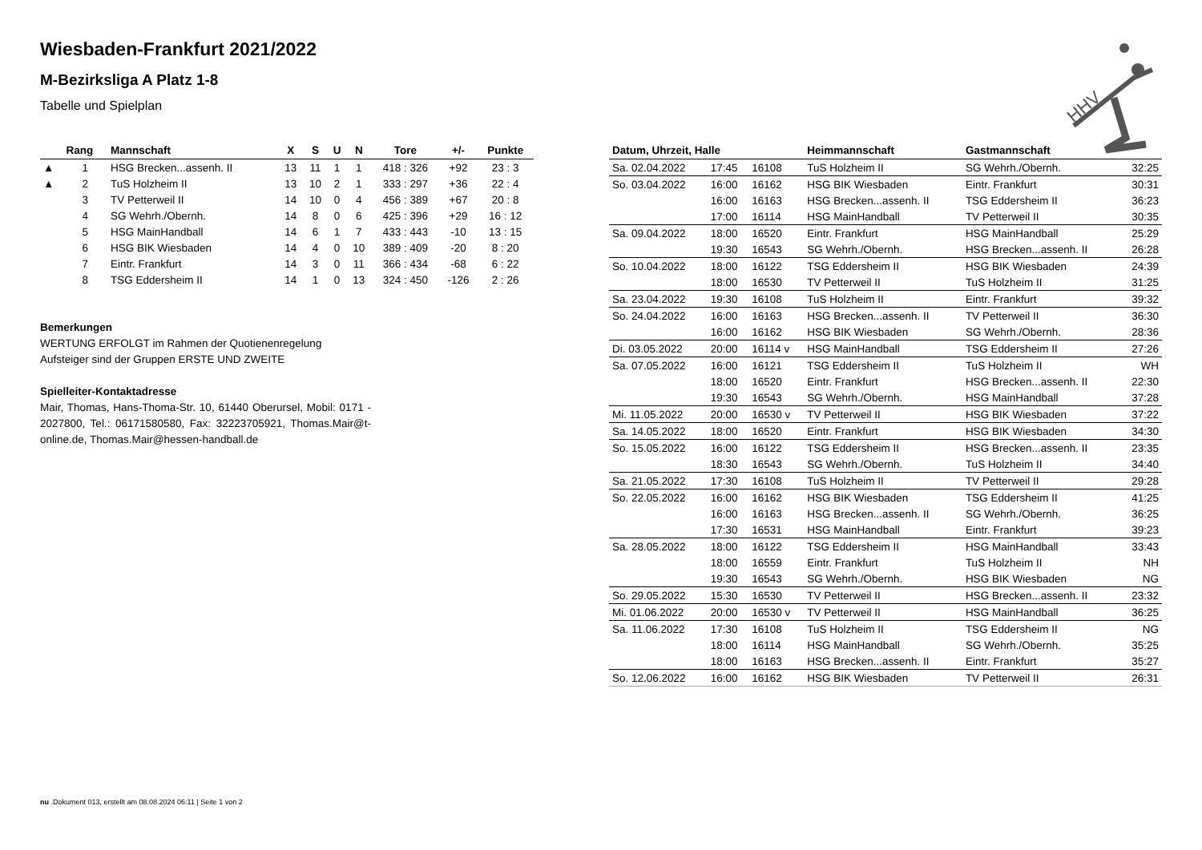Wiesbaden-Frankfurt 2021/2022
M-Bezirksliga A Platz 1-8
Tabelle und Spielplan
| | Rang | Mannschaft | X | S | U | N | Tore | +/- | Punkte |
| --- | --- | --- | --- | --- | --- | --- | --- | --- | --- |
| ▲ | 1 | HSG Brecken...assenh. II | 13 | 11 | 1 | 1 | 418 : 326 | +92 | 23 : 3 |
| ▲ | 2 | TuS Holzheim II | 13 | 10 | 2 | 1 | 333 : 297 | +36 | 22 : 4 |
| | 3 | TV Petterweil II | 14 | 10 | 0 | 4 | 456 : 389 | +67 | 20 : 8 |
| | 4 | SG Wehrh./Obernh. | 14 | 8 | 0 | 6 | 425 : 396 | +29 | 16 : 12 |
| | 5 | HSG MainHandball | 14 | 6 | 1 | 7 | 433 : 443 | -10 | 13 : 15 |
| | 6 | HSG BIK Wiesbaden | 14 | 4 | 0 | 10 | 389 : 409 | -20 | 8 : 20 |
| | 7 | Eintr. Frankfurt | 14 | 3 | 0 | 11 | 366 : 434 | -68 | 6 : 22 |
| | 8 | TSG Eddersheim II | 14 | 1 | 0 | 13 | 324 : 450 | -126 | 2 : 26 |
Bemerkungen
WERTUNG ERFOLGT im Rahmen der Quotienenregelung
Aufsteiger sind der Gruppen ERSTE UND ZWEITE
Spielleiter-Kontaktadresse
Mair, Thomas, Hans-Thoma-Str. 10, 61440 Oberursel, Mobil: 0171 - 2027800, Tel.: 06171580580, Fax: 32223705921, Thomas.Mair@t-online.de, Thomas.Mair@hessen-handball.de
| Datum, Uhrzeit, Halle | | | Heimmannschaft | Gastmannschaft | |
| --- | --- | --- | --- | --- | --- |
| Sa. 02.04.2022 | 17:45 | 16108 | TuS Holzheim II | SG Wehrh./Obernh. | 32:25 |
| So. 03.04.2022 | 16:00 | 16162 | HSG BIK Wiesbaden | Eintr. Frankfurt | 30:31 |
| | 16:00 | 16163 | HSG Brecken...assenh. II | TSG Eddersheim II | 36:23 |
| | 17:00 | 16114 | HSG MainHandball | TV Petterweil II | 30:35 |
| Sa. 09.04.2022 | 18:00 | 16520 | Eintr. Frankfurt | HSG MainHandball | 25:29 |
| | 19:30 | 16543 | SG Wehrh./Obernh. | HSG Brecken...assenh. II | 26:28 |
| So. 10.04.2022 | 18:00 | 16122 | TSG Eddersheim II | HSG BIK Wiesbaden | 24:39 |
| | 18:00 | 16530 | TV Petterweil II | TuS Holzheim II | 31:25 |
| Sa. 23.04.2022 | 19:30 | 16108 | TuS Holzheim II | Eintr. Frankfurt | 39:32 |
| So. 24.04.2022 | 16:00 | 16163 | HSG Brecken...assenh. II | TV Petterweil II | 36:30 |
| | 16:00 | 16162 | HSG BIK Wiesbaden | SG Wehrh./Obernh. | 28:36 |
| Di. 03.05.2022 | 20:00 | 16114 v | HSG MainHandball | TSG Eddersheim II | 27:26 |
| Sa. 07.05.2022 | 16:00 | 16121 | TSG Eddersheim II | TuS Holzheim II | WH |
| | 18:00 | 16520 | Eintr. Frankfurt | HSG Brecken...assenh. II | 22:30 |
| | 19:30 | 16543 | SG Wehrh./Obernh. | HSG MainHandball | 37:28 |
| Mi. 11.05.2022 | 20:00 | 16530 v | TV Petterweil II | HSG BIK Wiesbaden | 37:22 |
| Sa. 14.05.2022 | 18:00 | 16520 | Eintr. Frankfurt | HSG BIK Wiesbaden | 34:30 |
| So. 15.05.2022 | 16:00 | 16122 | TSG Eddersheim II | HSG Brecken...assenh. II | 23:35 |
| | 18:30 | 16543 | SG Wehrh./Obernh. | TuS Holzheim II | 34:40 |
| Sa. 21.05.2022 | 17:30 | 16108 | TuS Holzheim II | TV Petterweil II | 29:28 |
| So. 22.05.2022 | 16:00 | 16162 | HSG BIK Wiesbaden | TSG Eddersheim II | 41:25 |
| | 16:00 | 16163 | HSG Brecken...assenh. II | SG Wehrh./Obernh. | 36:25 |
| | 17:30 | 16531 | HSG MainHandball | Eintr. Frankfurt | 39:23 |
| Sa. 28.05.2022 | 18:00 | 16122 | TSG Eddersheim II | HSG MainHandball | 33:43 |
| | 18:00 | 16559 | Eintr. Frankfurt | TuS Holzheim II | NH |
| | 19:30 | 16543 | SG Wehrh./Obernh. | HSG BIK Wiesbaden | NG |
| So. 29.05.2022 | 15:30 | 16530 | TV Petterweil II | HSG Brecken...assenh. II | 23:32 |
| Mi. 01.06.2022 | 20:00 | 16530 v | TV Petterweil II | HSG MainHandball | 36:25 |
| Sa. 11.06.2022 | 17:30 | 16108 | TuS Holzheim II | TSG Eddersheim II | NG |
| | 18:00 | 16114 | HSG MainHandball | SG Wehrh./Obernh. | 35:25 |
| | 18:00 | 16163 | HSG Brecken...assenh. II | Eintr. Frankfurt | 35:27 |
| So. 12.06.2022 | 16:00 | 16162 | HSG BIK Wiesbaden | TV Petterweil II | 26:31 |
HHV
nu .Dokument 013, erstellt am 08.08.2024 06:11 | Seite 1 von 2